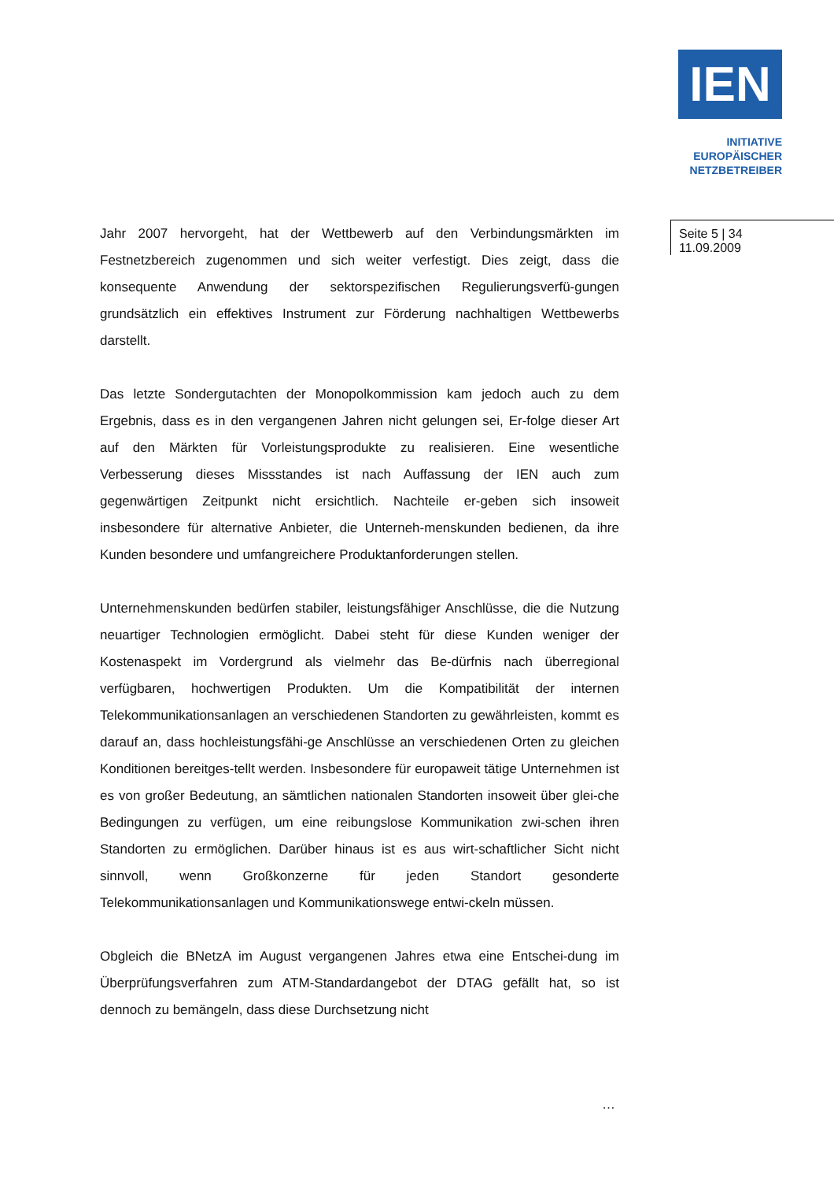IEN
INITIATIVE
EUROPÄISCHER
NETZBETREIBER
Seite 5 | 34
11.09.2009
Jahr 2007 hervorgeht, hat der Wettbewerb auf den Verbindungsmärkten im Festnetzbereich zugenommen und sich weiter verfestigt. Dies zeigt, dass die konsequente Anwendung der sektorspezifischen Regulierungsverfü-gungen grundsätzlich ein effektives Instrument zur Förderung nachhaltigen Wettbewerbs darstellt.
Das letzte Sondergutachten der Monopolkommission kam jedoch auch zu dem Ergebnis, dass es in den vergangenen Jahren nicht gelungen sei, Er-folge dieser Art auf den Märkten für Vorleistungsprodukte zu realisieren. Eine wesentliche Verbesserung dieses Missstandes ist nach Auffassung der IEN auch zum gegenwärtigen Zeitpunkt nicht ersichtlich. Nachteile er-geben sich insoweit insbesondere für alternative Anbieter, die Unterneh-menskunden bedienen, da ihre Kunden besondere und umfangreichere Produktanforderungen stellen.
Unternehmenskunden bedürfen stabiler, leistungsfähiger Anschlüsse, die die Nutzung neuartiger Technologien ermöglicht. Dabei steht für diese Kunden weniger der Kostenaspekt im Vordergrund als vielmehr das Be-dürfnis nach überregional verfügbaren, hochwertigen Produkten. Um die Kompatibilität der internen Telekommunikationsanlagen an verschiedenen Standorten zu gewährleisten, kommt es darauf an, dass hochleistungsfähi-ge Anschlüsse an verschiedenen Orten zu gleichen Konditionen bereitges-tellt werden. Insbesondere für europaweit tätige Unternehmen ist es von großer Bedeutung, an sämtlichen nationalen Standorten insoweit über glei-che Bedingungen zu verfügen, um eine reibungslose Kommunikation zwi-schen ihren Standorten zu ermöglichen. Darüber hinaus ist es aus wirt-schaftlicher Sicht nicht sinnvoll, wenn Großkonzerne für jeden Standort gesonderte Telekommunikationsanlagen und Kommunikationswege entwi-ckeln müssen.
Obgleich die BNetzA im August vergangenen Jahres etwa eine Entschei-dung im Überprüfungsverfahren zum ATM-Standardangebot der DTAG gefällt hat, so ist dennoch zu bemängeln, dass diese Durchsetzung nicht
…